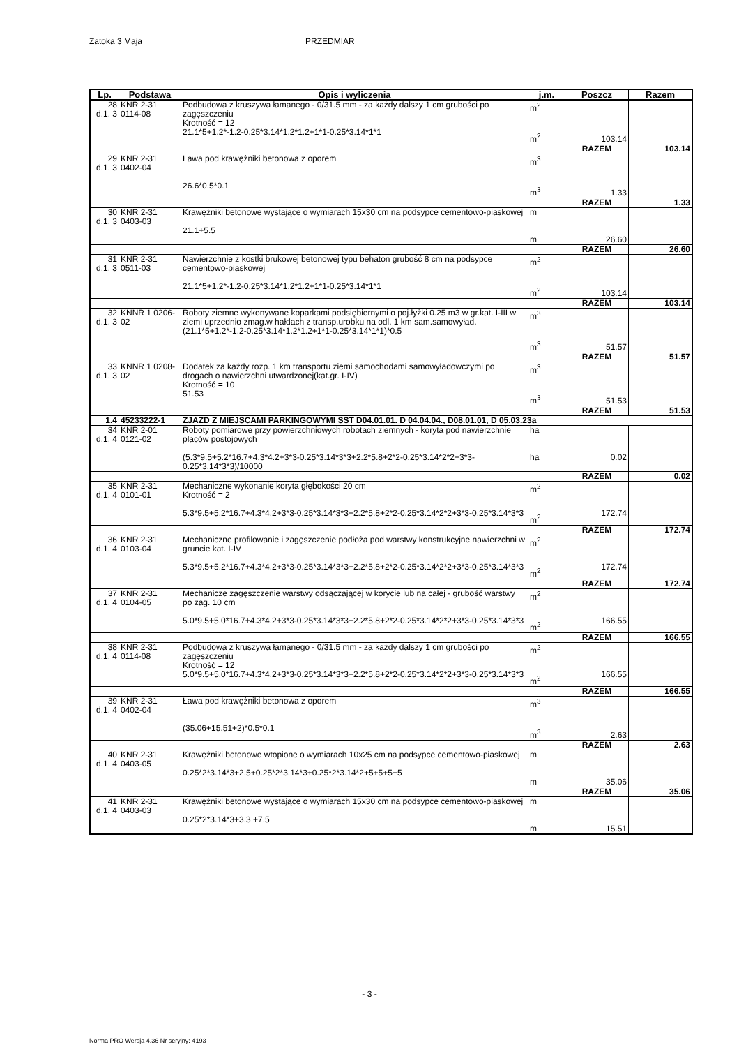Zatoka 3 Maja PRZEDMIAR
| Lp. | Podstawa | Opis i wyliczenia | j.m. | Poszcz | Razem |
| --- | --- | --- | --- | --- | --- |
| 28 d.1. 3 | KNR 2-31 0114-08 | Podbudowa z kruszywa łamanego - 0/31.5 mm - za każdy dalszy 1 cm grubości po zagęszczeniu Krotność = 12 21.1*5+1.2*-1.2-0.25*3.14*1.2*1.2+1*1-0.25*3.14*1*1 | m<sup>2</sup> m<sup>2</sup> | 103.14 | |
| | | | | RAZEM | 103.14 |
| 29 d.1. 3 | KNR 2-31 0402-04 | Ława pod krawężniki betonowa z oporem 26.6*0.5*0.1 | m<sup>3</sup> m<sup>3</sup> | 1.33 | |
| | | | | RAZEM | 1.33 |
| 30 d.1. 3 | KNR 2-31 0403-03 | Krawężniki betonowe wystające o wymiarach 15x30 cm na podsypce cementowo-piaskowej 21.1+5.5 | m m | 26.60 | |
| | | | | RAZEM | 26.60 |
| 31 d.1. 3 | KNR 2-31 0511-03 | Nawierzchnie z kostki brukowej betonowej typu behaton grubość 8 cm na podsypce cementowo-piaskowej 21.1*5+1.2*-1.2-0.25*3.14*1.2*1.2+1*1-0.25*3.14*1*1 | m<sup>2</sup> m<sup>2</sup> | 103.14 | |
| | | | | RAZEM | 103.14 |
| 32 d.1. 3 | KNNR 1 0206-02 | Roboty ziemne wykonywane koparkami podsiębiernymi o poj.łyżki 0.25 m3 w gr.kat. I-III w ziemi uprzednio zmag.w hałdach z transp.urobku na odl. 1 km sam.samowyład. (21.1*5+1.2*-1.2-0.25*3.14*1.2*1.2+1*1-0.25*3.14*1*1)*0.5 | m<sup>3</sup> m<sup>3</sup> | 51.57 | |
| | | | | RAZEM | 51.57 |
| 33 d.1. 3 | KNNR 1 0208-02 | Dodatek za każdy rozp. 1 km transportu ziemi samochodami samowyładowczymi po drogach o nawierzchni utwardzonej(kat.gr. I-IV) Krotność = 10 51.53 | m<sup>3</sup> m<sup>3</sup> | 51.53 | |
| | | | | RAZEM | 51.53 |
| 1.4 | 45233222-1 | ZJAZD Z MIEJSCAMI PARKINGOWYMI SST D04.01.01. D 04.04.04., D08.01.01, D 05.03.23a | | | |
| 34 d.1. 4 | KNR 2-01 0121-02 | Roboty pomiarowe przy powierzchniowych robotach ziemnych - koryta pod nawierzchnie placów postojowych (5.3*9.5+5.2*16.7+4.3*4.2+3*3-0.25*3.14*3*3+2.2*5.8+2*2-0.25*3.14*2*2+3*3-0.25*3.14*3*3)/10000 | ha ha | 0.02 | |
| | | | | RAZEM | 0.02 |
| 35 d.1. 4 | KNR 2-31 0101-01 | Mechaniczne wykonanie koryta głębokości 20 cm Krotność = 2 5.3*9.5+5.2*16.7+4.3*4.2+3*3-0.25*3.14*3*3+2.2*5.8+2*2-0.25*3.14*2*2+3*3-0.25*3.14*3*3 | m<sup>2</sup> m<sup>2</sup> | 172.74 | |
| | | | | RAZEM | 172.74 |
| 36 d.1. 4 | KNR 2-31 0103-04 | Mechaniczne profilowanie i zagęszczenie podłoża pod warstwy konstrukcyjne nawierzchni w gruncie kat. I-IV 5.3*9.5+5.2*16.7+4.3*4.2+3*3-0.25*3.14*3*3+2.2*5.8+2*2-0.25*3.14*2*2+3*3-0.25*3.14*3*3 | m<sup>2</sup> m<sup>2</sup> | 172.74 | |
| | | | | RAZEM | 172.74 |
| 37 d.1. 4 | KNR 2-31 0104-05 | Mechanicze zagęszczenie warstwy odsączającej w korycie lub na całej - grubość warstwy po zag. 10 cm 5.0*9.5+5.0*16.7+4.3*4.2+3*3-0.25*3.14*3*3+2.2*5.8+2*2-0.25*3.14*2*2+3*3-0.25*3.14*3*3 | m<sup>2</sup> m<sup>2</sup> | 166.55 | |
| | | | | RAZEM | 166.55 |
| 38 d.1. 4 | KNR 2-31 0114-08 | Podbudowa z kruszywa łamanego - 0/31.5 mm - za każdy dalszy 1 cm grubości po zagęszczeniu Krotność = 12 5.0*9.5+5.0*16.7+4.3*4.2+3*3-0.25*3.14*3*3+2.2*5.8+2*2-0.25*3.14*2*2+3*3-0.25*3.14*3*3 | m<sup>2</sup> m<sup>2</sup> | 166.55 | |
| | | | | RAZEM | 166.55 |
| 39 d.1. 4 | KNR 2-31 0402-04 | Ława pod krawężniki betonowa z oporem (35.06+15.51+2)*0.5*0.1 | m<sup>3</sup> m<sup>3</sup> | 2.63 | |
| | | | | RAZEM | 2.63 |
| 40 d.1. 4 | KNR 2-31 0403-05 | Krawężniki betonowe wtopione o wymiarach 10x25 cm na podsypce cementowo-piaskowej 0.25*2*3.14*3+2.5+0.25*2*3.14*3+0.25*2*3.14*2+5+5+5+5 | m m | 35.06 | |
| | | | | RAZEM | 35.06 |
| 41 d.1. 4 | KNR 2-31 0403-03 | Krawężniki betonowe wystające o wymiarach 15x30 cm na podsypce cementowo-piaskowej 0.25*2*3.14*3+3.3 +7.5 | m m | 15.51 | |
- 3 -
Norma PRO Wersja 4.36 Nr seryjny: 4193